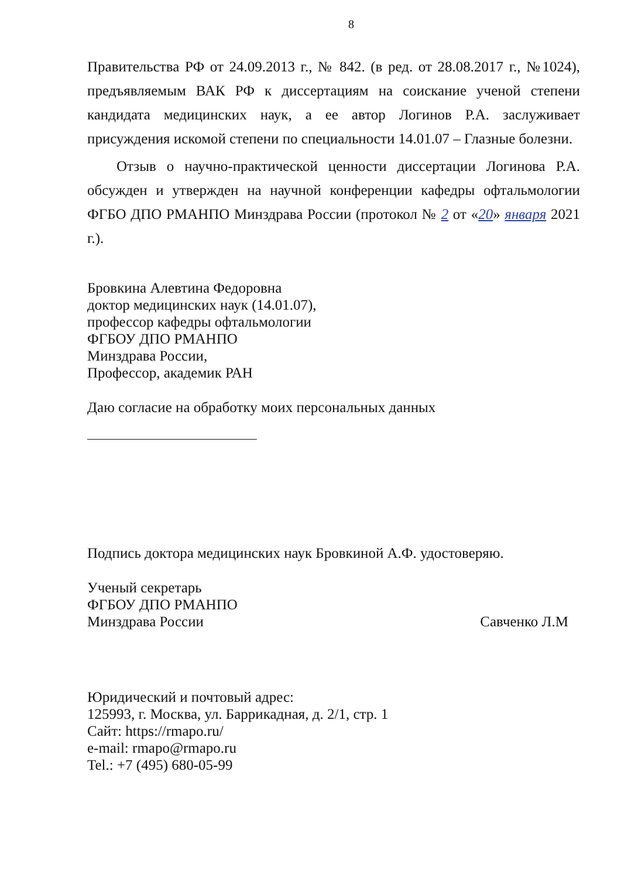8
Правительства РФ от 24.09.2013 г., № 842. (в ред. от 28.08.2017 г., №1024), предъявляемым ВАК РФ к диссертациям на соискание ученой степени кандидата медицинских наук, а ее автор Логинов Р.А. заслуживает присуждения искомой степени по специальности 14.01.07 – Глазные болезни.
Отзыв о научно-практической ценности диссертации Логинова Р.А. обсужден и утвержден на научной конференции кафедры офтальмологии ФГБО ДПО РМАНПО Минздрава России (протокол № 2 от «20» января 2021 г.).
Бровкина Алевтина Федоровна
доктор медицинских наук (14.01.07),
профессор кафедры офтальмологии
ФГБОУ ДПО РМАНПО
Минздрава России,
Профессор, академик РАН
Даю согласие на обработку моих персональных данных
Подпись доктора медицинских наук Бровкиной А.Ф. удостоверяю.
Ученый секретарь
ФГБОУ ДПО РМАНПО
Минздрава России Савченко Л.М
Юридический и почтовый адрес:
125993, г. Москва, ул. Баррикадная, д. 2/1, стр. 1
Сайт: https://rmapo.ru/
e-mail: rmapo@rmapo.ru
Tel.: +7 (495) 680-05-99